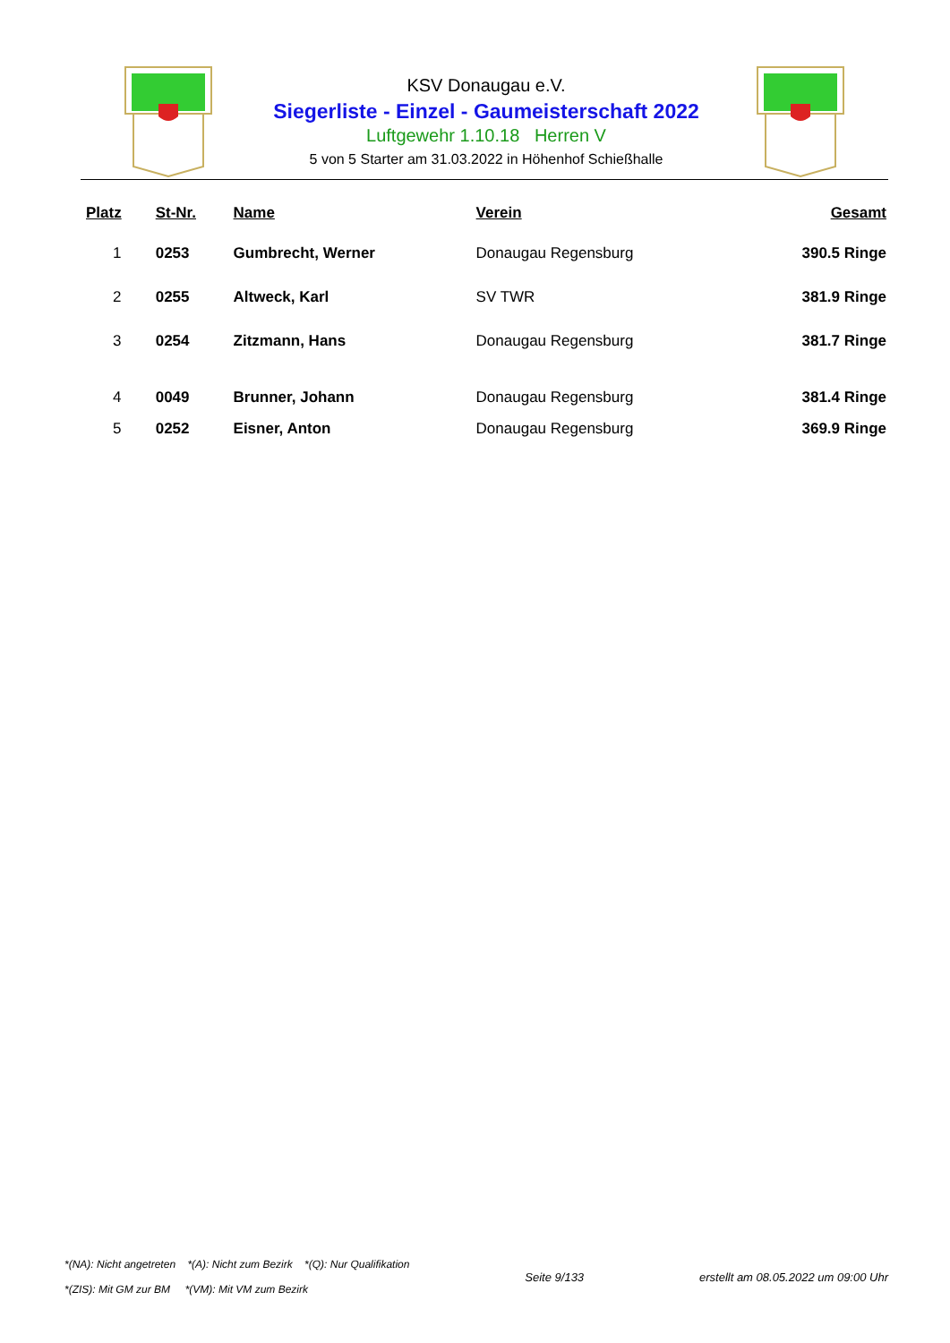KSV Donaugau e.V.
Siegerliste - Einzel - Gaumeisterschaft 2022
Luftgewehr 1.10.18 Herren V
5 von 5 Starter am 31.03.2022 in Höhenhof Schießhalle
| Platz | St-Nr. | Name | Verein | Gesamt |
| --- | --- | --- | --- | --- |
| 1 | 0253 | Gumbrecht, Werner | Donaugau Regensburg | 390.5 Ringe |
| 2 | 0255 | Altweck, Karl | SV TWR | 381.9 Ringe |
| 3 | 0254 | Zitzmann, Hans | Donaugau Regensburg | 381.7 Ringe |
| 4 | 0049 | Brunner, Johann | Donaugau Regensburg | 381.4 Ringe |
| 5 | 0252 | Eisner, Anton | Donaugau Regensburg | 369.9 Ringe |
*(NA): Nicht angetreten *(A): Nicht zum Bezirk *(Q): Nur Qualifikation
*(ZIS): Mit GM zur BM *(VM): Mit VM zum Bezirk
Seite 9/133
erstellt am 08.05.2022 um 09:00 Uhr